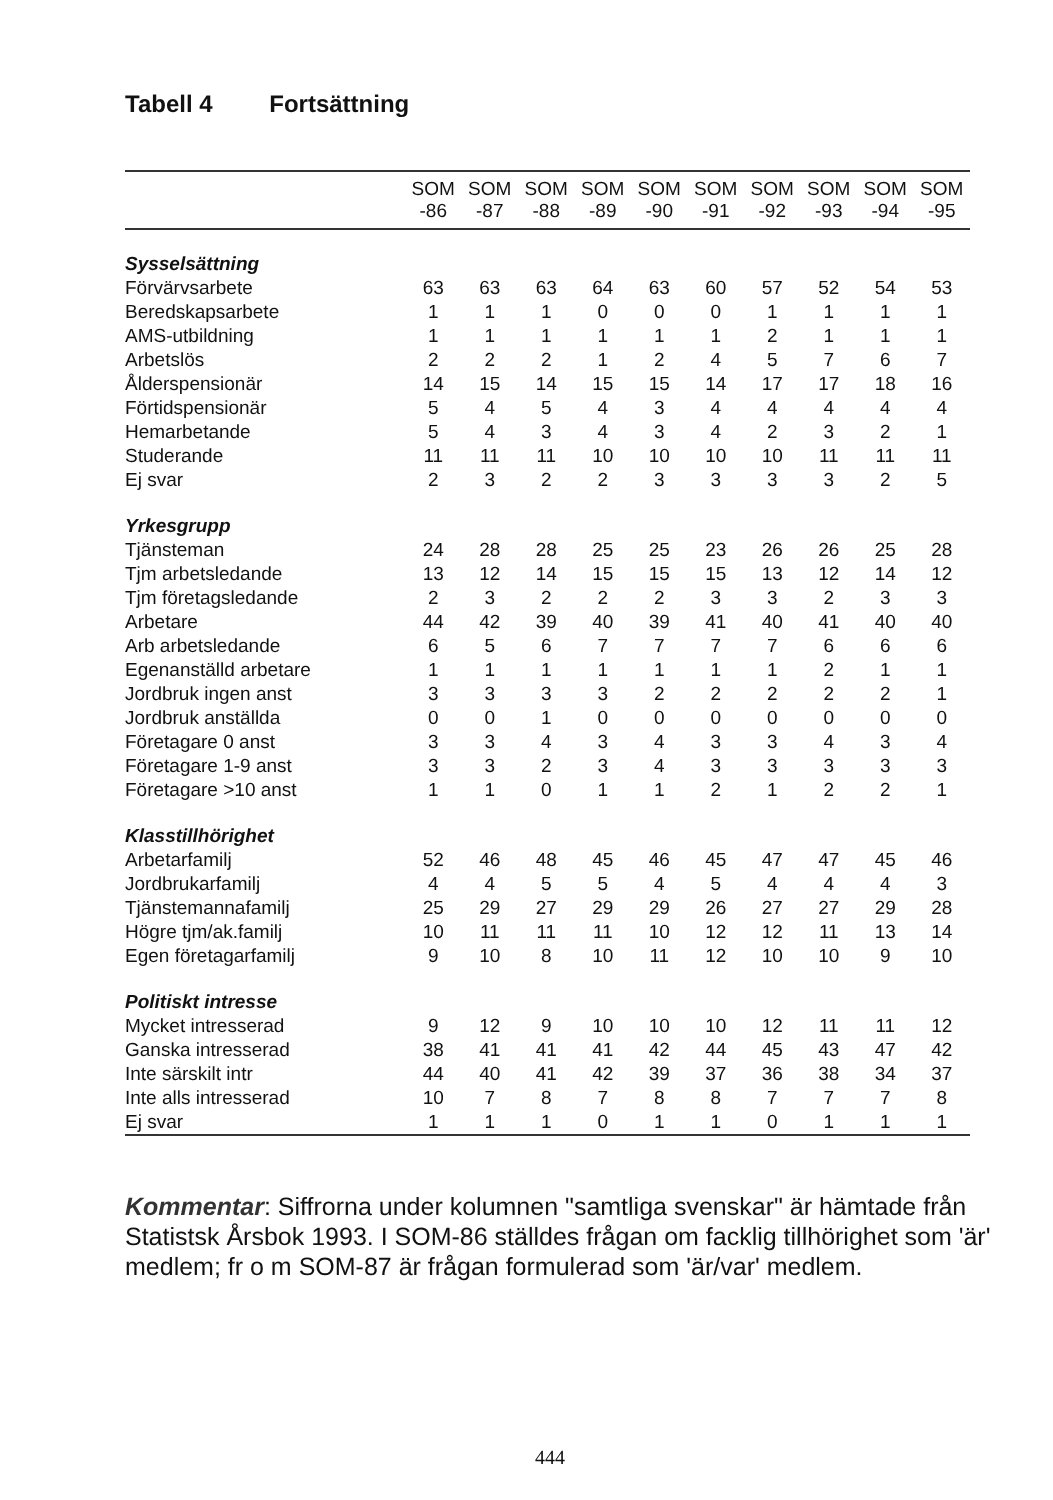Tabell 4 Fortsättning
| | SOM | SOM | SOM | SOM | SOM | SOM | SOM | SOM | SOM | SOM |
| --- | --- | --- | --- | --- | --- | --- | --- | --- | --- | --- |
| | -86 | -87 | -88 | -89 | -90 | -91 | -92 | -93 | -94 | -95 |
| Sysselsättning | | | | | | | | | | |
| Förvärvsarbete | 63 | 63 | 63 | 64 | 63 | 60 | 57 | 52 | 54 | 53 |
| Beredskapsarbete | 1 | 1 | 1 | 0 | 0 | 0 | 1 | 1 | 1 | 1 |
| AMS-utbildning | 1 | 1 | 1 | 1 | 1 | 1 | 2 | 1 | 1 | 1 |
| Arbetslös | 2 | 2 | 2 | 1 | 2 | 4 | 5 | 7 | 6 | 7 |
| Ålderspensionär | 14 | 15 | 14 | 15 | 15 | 14 | 17 | 17 | 18 | 16 |
| Förtidspensionär | 5 | 4 | 5 | 4 | 3 | 4 | 4 | 4 | 4 | 4 |
| Hemarbetande | 5 | 4 | 3 | 4 | 3 | 4 | 2 | 3 | 2 | 1 |
| Studerande | 11 | 11 | 11 | 10 | 10 | 10 | 10 | 11 | 11 | 11 |
| Ej svar | 2 | 3 | 2 | 2 | 3 | 3 | 3 | 3 | 2 | 5 |
| Yrkesgrupp | | | | | | | | | | |
| Tjänsteman | 24 | 28 | 28 | 25 | 25 | 23 | 26 | 26 | 25 | 28 |
| Tjm arbetsledande | 13 | 12 | 14 | 15 | 15 | 15 | 13 | 12 | 14 | 12 |
| Tjm företagsledande | 2 | 3 | 2 | 2 | 2 | 3 | 3 | 2 | 3 | 3 |
| Arbetare | 44 | 42 | 39 | 40 | 39 | 41 | 40 | 41 | 40 | 40 |
| Arb arbetsledande | 6 | 5 | 6 | 7 | 7 | 7 | 7 | 6 | 6 | 6 |
| Egenanställd arbetare | 1 | 1 | 1 | 1 | 1 | 1 | 1 | 2 | 1 | 1 |
| Jordbruk ingen anst | 3 | 3 | 3 | 3 | 2 | 2 | 2 | 2 | 2 | 1 |
| Jordbruk anställda | 0 | 0 | 1 | 0 | 0 | 0 | 0 | 0 | 0 | 0 |
| Företagare 0 anst | 3 | 3 | 4 | 3 | 4 | 3 | 3 | 4 | 3 | 4 |
| Företagare 1-9 anst | 3 | 3 | 2 | 3 | 4 | 3 | 3 | 3 | 3 | 3 |
| Företagare >10 anst | 1 | 1 | 0 | 1 | 1 | 2 | 1 | 2 | 2 | 1 |
| Klasstillhörighet | | | | | | | | | | |
| Arbetarfamilj | 52 | 46 | 48 | 45 | 46 | 45 | 47 | 47 | 45 | 46 |
| Jordbrukarfamilj | 4 | 4 | 5 | 5 | 4 | 5 | 4 | 4 | 4 | 3 |
| Tjänstemannafamilj | 25 | 29 | 27 | 29 | 29 | 26 | 27 | 27 | 29 | 28 |
| Högre tjm/ak.familj | 10 | 11 | 11 | 11 | 10 | 12 | 12 | 11 | 13 | 14 |
| Egen företagarfamilj | 9 | 10 | 8 | 10 | 11 | 12 | 10 | 10 | 9 | 10 |
| Politiskt intresse | | | | | | | | | | |
| Mycket intresserad | 9 | 12 | 9 | 10 | 10 | 10 | 12 | 11 | 11 | 12 |
| Ganska intresserad | 38 | 41 | 41 | 41 | 42 | 44 | 45 | 43 | 47 | 42 |
| Inte särskilt intr | 44 | 40 | 41 | 42 | 39 | 37 | 36 | 38 | 34 | 37 |
| Inte alls intresserad | 10 | 7 | 8 | 7 | 8 | 8 | 7 | 7 | 7 | 8 |
| Ej svar | 1 | 1 | 1 | 0 | 1 | 1 | 0 | 1 | 1 | 1 |
Kommentar: Siffrorna under kolumnen "samtliga svenskar" är hämtade från Statistsk Årsbok 1993. I SOM-86 ställdes frågan om facklig tillhörighet som 'är' medlem; fr o m SOM-87 är frågan formulerad som 'är/var' medlem.
444